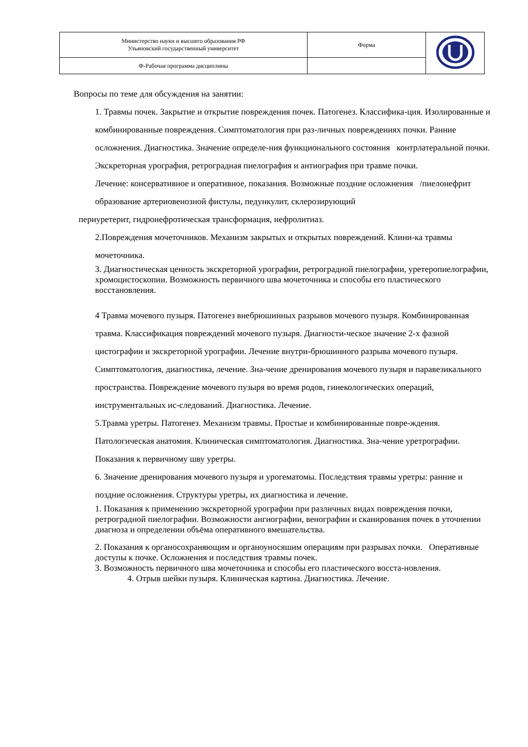| Министерство науки и высшего образования РФ Ульяновский государственный университет | Форма | |
| Ф-Рабочая программа дисциплины | | |
Вопросы по теме для обсуждения на занятии:
1. Травмы почек. Закрытие и открытие повреждения почек. Патогенез. Классифика-ция. Изолированные и комбинированные повреждения. Симптоматология при раз-личных повреждениях почки. Ранние осложнения. Диагностика. Значение определе-ния функционального состояния контрлатеральной почки. Экскреторная урография, ретроградная пиелография и антиография при травме почки.
Лечение: консервативное и оперативное, показания. Возможные поздние осложнения /пиелонефрит образование артериовенозной фистулы, педункулит, склерозирующий
периуретерит, гидронефротическая трансформация, нефролитиаз.
2.Повреждения мочеточников. Механизм закрытых и открытых повреждений. Клини-ка травмы мочеточника.
3. Диагностическая ценность экскреторной урографии, ретроградной пиелографии, уретеропиелографии, хромоцистоскопии. Возможность первичного шва мочеточника и способы его пластического восстановления.
4 Травма мочевого пузыря. Патогенез внебрюшинных разрывов мочевого пузыря. Комбинированная травма. Классификация повреждений мочевого пузыря. Диагности-ческое значение 2-х фазной цистографии и экскреторной урографии. Лечение внутри-брюшинного разрыва мочевого пузыря. Симптоматология, диагностика, лечение. Зна-чение дренирования мочевого пузыря и паравезикального пространства. Повреждение мочевого пузыря во время родов, гинекологических операций, инструментальных ис-следований. Диагностика. Лечение.
5.Травма уретры. Патогенез. Механизм травмы. Простые и комбинированные повре-ждения. Патологическая анатомия. Клиническая симптоматология. Диагностика. Зна-чение уретрографии. Показания к первичному шву уретры.
6. Значение дренирования мочевого пузыря и урогематомы. Последствия травмы уретры: ранние и поздние осложнения. Структуры уретры, их диагностика и лечение.
1. Показания к применению экскреторной урографии при различных видах повреждения почки, ретроградной пиелографии. Возможности ангиографии, венографии и сканирования почек в уточнении диагноза и определении объёма оперативного вмешательства.
2. Показания к органосохраняющим и органоуносяшим операциям при разрывах почки. Оперативные доступы к почке. Осложнения и последствия травмы почек.
3. Возможность первичного шва мочеточника и способы его пластического восста-новления.
4. Отрыв шейки пузыря. Клиническая картина. Диагностика. Лечение.